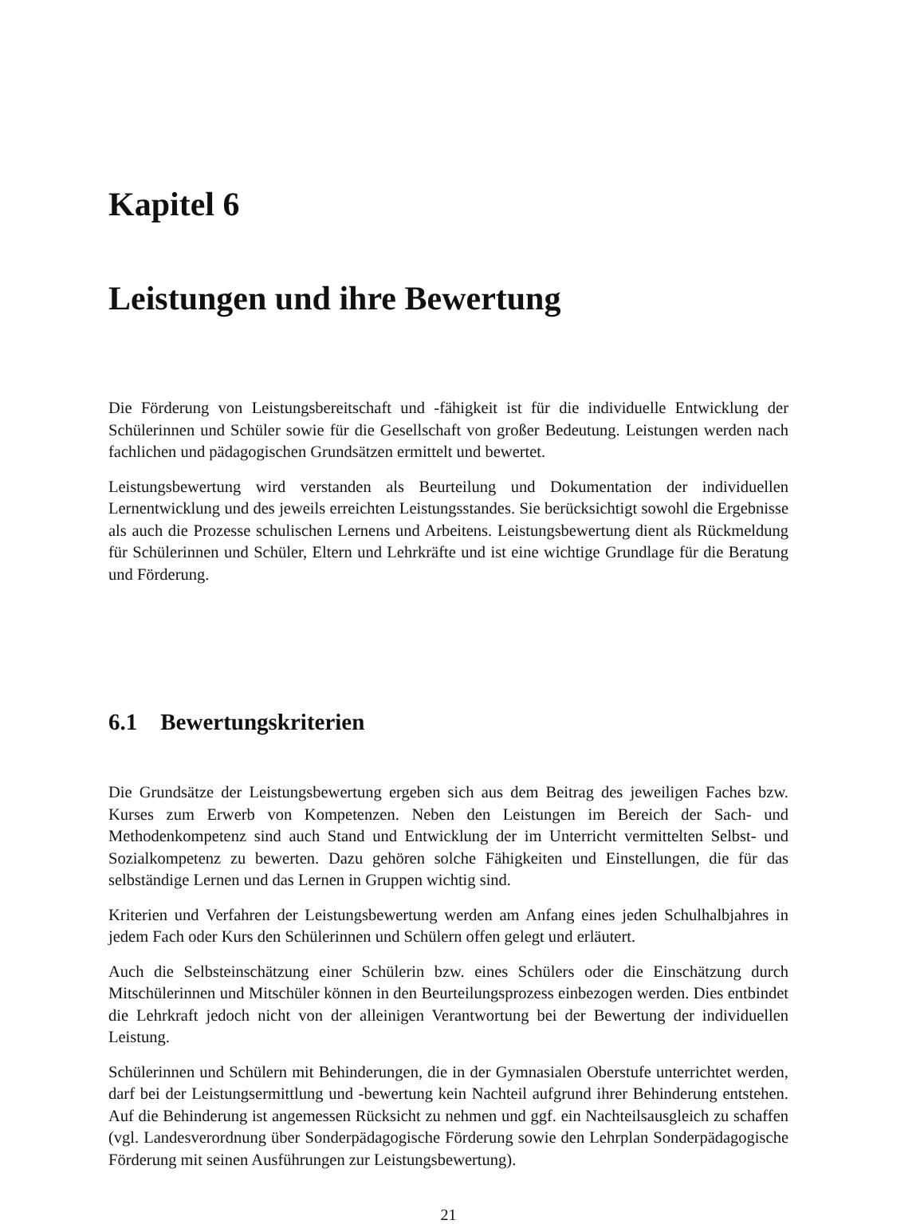Kapitel 6
Leistungen und ihre Bewertung
Die Förderung von Leistungsbereitschaft und -fähigkeit ist für die individuelle Entwicklung der Schülerinnen und Schüler sowie für die Gesellschaft von großer Bedeutung. Leistungen werden nach fachlichen und pädagogischen Grundsätzen ermittelt und bewertet.
Leistungsbewertung wird verstanden als Beurteilung und Dokumentation der individuellen Lernentwicklung und des jeweils erreichten Leistungsstandes. Sie berücksichtigt sowohl die Ergebnisse als auch die Prozesse schulischen Lernens und Arbeitens. Leistungsbewertung dient als Rückmeldung für Schülerinnen und Schüler, Eltern und Lehrkräfte und ist eine wichtige Grundlage für die Beratung und Förderung.
6.1 Bewertungskriterien
Die Grundsätze der Leistungsbewertung ergeben sich aus dem Beitrag des jeweiligen Faches bzw. Kurses zum Erwerb von Kompetenzen. Neben den Leistungen im Bereich der Sach- und Methodenkompetenz sind auch Stand und Entwicklung der im Unterricht vermittelten Selbst- und Sozialkompetenz zu bewerten. Dazu gehören solche Fähigkeiten und Einstellungen, die für das selbständige Lernen und das Lernen in Gruppen wichtig sind.
Kriterien und Verfahren der Leistungsbewertung werden am Anfang eines jeden Schulhalbjahres in jedem Fach oder Kurs den Schülerinnen und Schülern offen gelegt und erläutert.
Auch die Selbsteinschätzung einer Schülerin bzw. eines Schülers oder die Einschätzung durch Mitschülerinnen und Mitschüler können in den Beurteilungsprozess einbezogen werden. Dies entbindet die Lehrkraft jedoch nicht von der alleinigen Verantwortung bei der Bewertung der individuellen Leistung.
Schülerinnen und Schülern mit Behinderungen, die in der Gymnasialen Oberstufe unterrichtet werden, darf bei der Leistungsermittlung und -bewertung kein Nachteil aufgrund ihrer Behinderung entstehen. Auf die Behinderung ist angemessen Rücksicht zu nehmen und ggf. ein Nachteilsausgleich zu schaffen (vgl. Landesverordnung über Sonderpädagogische Förderung sowie den Lehrplan Sonderpädagogische Förderung mit seinen Ausführungen zur Leistungsbewertung).
21